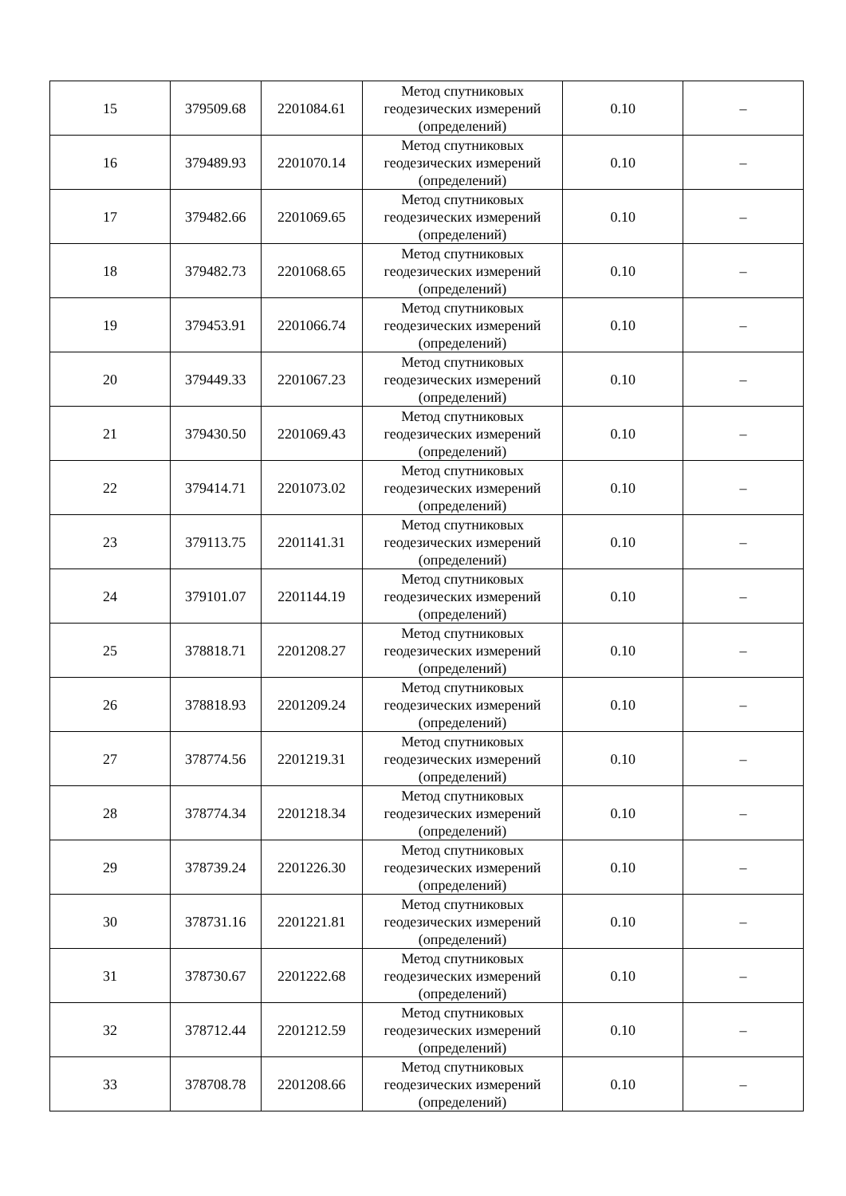| 15 | 379509.68 | 2201084.61 | Метод спутниковых геодезических измерений (определений) | 0.10 | – |
| 16 | 379489.93 | 2201070.14 | Метод спутниковых геодезических измерений (определений) | 0.10 | – |
| 17 | 379482.66 | 2201069.65 | Метод спутниковых геодезических измерений (определений) | 0.10 | – |
| 18 | 379482.73 | 2201068.65 | Метод спутниковых геодезических измерений (определений) | 0.10 | – |
| 19 | 379453.91 | 2201066.74 | Метод спутниковых геодезических измерений (определений) | 0.10 | – |
| 20 | 379449.33 | 2201067.23 | Метод спутниковых геодезических измерений (определений) | 0.10 | – |
| 21 | 379430.50 | 2201069.43 | Метод спутниковых геодезических измерений (определений) | 0.10 | – |
| 22 | 379414.71 | 2201073.02 | Метод спутниковых геодезических измерений (определений) | 0.10 | – |
| 23 | 379113.75 | 2201141.31 | Метод спутниковых геодезических измерений (определений) | 0.10 | – |
| 24 | 379101.07 | 2201144.19 | Метод спутниковых геодезических измерений (определений) | 0.10 | – |
| 25 | 378818.71 | 2201208.27 | Метод спутниковых геодезических измерений (определений) | 0.10 | – |
| 26 | 378818.93 | 2201209.24 | Метод спутниковых геодезических измерений (определений) | 0.10 | – |
| 27 | 378774.56 | 2201219.31 | Метод спутниковых геодезических измерений (определений) | 0.10 | – |
| 28 | 378774.34 | 2201218.34 | Метод спутниковых геодезических измерений (определений) | 0.10 | – |
| 29 | 378739.24 | 2201226.30 | Метод спутниковых геодезических измерений (определений) | 0.10 | – |
| 30 | 378731.16 | 2201221.81 | Метод спутниковых геодезических измерений (определений) | 0.10 | – |
| 31 | 378730.67 | 2201222.68 | Метод спутниковых геодезических измерений (определений) | 0.10 | – |
| 32 | 378712.44 | 2201212.59 | Метод спутниковых геодезических измерений (определений) | 0.10 | – |
| 33 | 378708.78 | 2201208.66 | Метод спутниковых геодезических измерений (определений) | 0.10 | – |